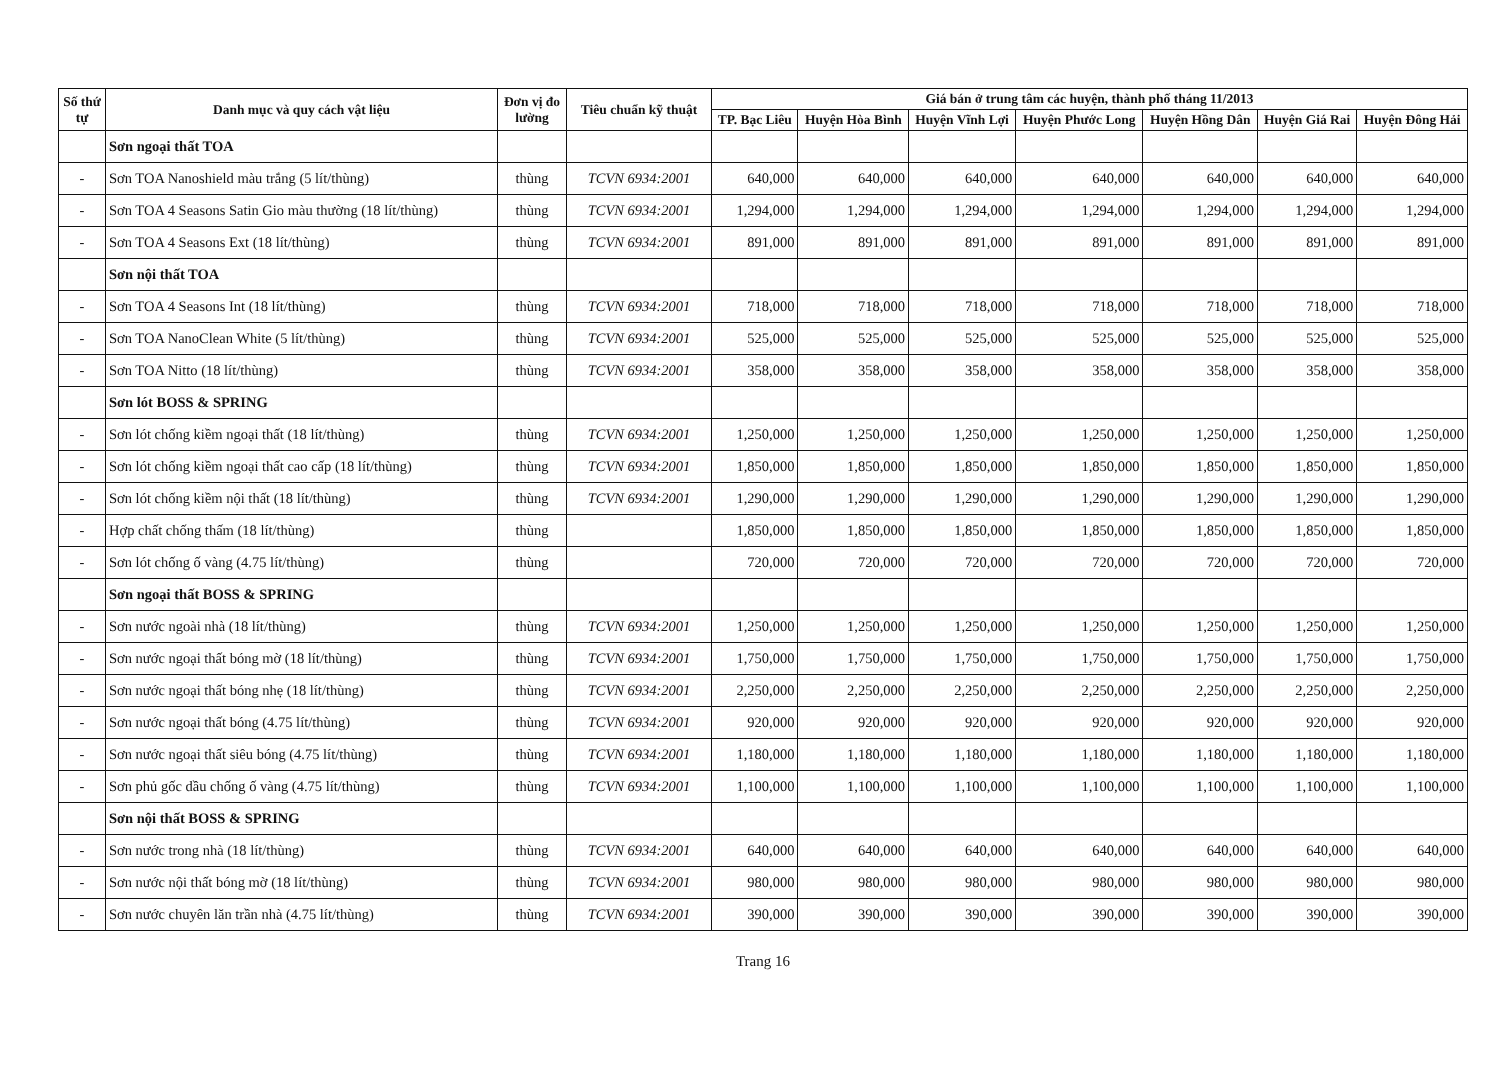| Số thứ tự | Danh mục và quy cách vật liệu | Đơn vị đo lường | Tiêu chuẩn kỹ thuật | Giá bán ở trung tâm các huyện, thành phố tháng 11/2013 | | | | | | |
| --- | --- | --- | --- | --- | --- | --- | --- | --- | --- | --- |
| | | | | TP. Bạc Liêu | Huyện Hòa Bình | Huyện Vĩnh Lợi | Huyện Phước Long | Huyện Hồng Dân | Huyện Giá Rai | Huyện Đông Hải |
| | Sơn ngoại thất TOA | | | | | | | | | |
| - | Sơn TOA Nanoshield màu trắng (5 lít/thùng) | thùng | TCVN 6934:2001 | 640,000 | 640,000 | 640,000 | 640,000 | 640,000 | 640,000 | 640,000 |
| - | Sơn TOA 4 Seasons Satin Gio màu thường (18 lít/thùng) | thùng | TCVN 6934:2001 | 1,294,000 | 1,294,000 | 1,294,000 | 1,294,000 | 1,294,000 | 1,294,000 | 1,294,000 |
| - | Sơn TOA 4 Seasons Ext (18 lít/thùng) | thùng | TCVN 6934:2001 | 891,000 | 891,000 | 891,000 | 891,000 | 891,000 | 891,000 | 891,000 |
| | Sơn nội thất TOA | | | | | | | | | |
| - | Sơn TOA 4 Seasons Int (18 lít/thùng) | thùng | TCVN 6934:2001 | 718,000 | 718,000 | 718,000 | 718,000 | 718,000 | 718,000 | 718,000 |
| - | Sơn TOA NanoClean White (5 lít/thùng) | thùng | TCVN 6934:2001 | 525,000 | 525,000 | 525,000 | 525,000 | 525,000 | 525,000 | 525,000 |
| - | Sơn TOA Nitto (18 lít/thùng) | thùng | TCVN 6934:2001 | 358,000 | 358,000 | 358,000 | 358,000 | 358,000 | 358,000 | 358,000 |
| | Sơn lót BOSS & SPRING | | | | | | | | | |
| - | Sơn lót chống kiềm ngoại thất (18 lít/thùng) | thùng | TCVN 6934:2001 | 1,250,000 | 1,250,000 | 1,250,000 | 1,250,000 | 1,250,000 | 1,250,000 | 1,250,000 |
| - | Sơn lót chống kiềm ngoại thất cao cấp (18 lít/thùng) | thùng | TCVN 6934:2001 | 1,850,000 | 1,850,000 | 1,850,000 | 1,850,000 | 1,850,000 | 1,850,000 | 1,850,000 |
| - | Sơn lót chống kiềm nội thất (18 lít/thùng) | thùng | TCVN 6934:2001 | 1,290,000 | 1,290,000 | 1,290,000 | 1,290,000 | 1,290,000 | 1,290,000 | 1,290,000 |
| - | Hợp chất chống thấm (18 lít/thùng) | thùng | | 1,850,000 | 1,850,000 | 1,850,000 | 1,850,000 | 1,850,000 | 1,850,000 | 1,850,000 |
| - | Sơn lót chống ố vàng (4.75 lít/thùng) | thùng | | 720,000 | 720,000 | 720,000 | 720,000 | 720,000 | 720,000 | 720,000 |
| | Sơn ngoại thất BOSS & SPRING | | | | | | | | | |
| - | Sơn nước ngoài nhà (18 lít/thùng) | thùng | TCVN 6934:2001 | 1,250,000 | 1,250,000 | 1,250,000 | 1,250,000 | 1,250,000 | 1,250,000 | 1,250,000 |
| - | Sơn nước ngoại thất bóng mờ (18 lít/thùng) | thùng | TCVN 6934:2001 | 1,750,000 | 1,750,000 | 1,750,000 | 1,750,000 | 1,750,000 | 1,750,000 | 1,750,000 |
| - | Sơn nước ngoại thất bóng nhẹ (18 lít/thùng) | thùng | TCVN 6934:2001 | 2,250,000 | 2,250,000 | 2,250,000 | 2,250,000 | 2,250,000 | 2,250,000 | 2,250,000 |
| - | Sơn nước ngoại thất bóng (4.75 lít/thùng) | thùng | TCVN 6934:2001 | 920,000 | 920,000 | 920,000 | 920,000 | 920,000 | 920,000 | 920,000 |
| - | Sơn nước ngoại thất siêu bóng (4.75 lít/thùng) | thùng | TCVN 6934:2001 | 1,180,000 | 1,180,000 | 1,180,000 | 1,180,000 | 1,180,000 | 1,180,000 | 1,180,000 |
| - | Sơn phủ gốc dầu chống ố vàng (4.75 lít/thùng) | thùng | TCVN 6934:2001 | 1,100,000 | 1,100,000 | 1,100,000 | 1,100,000 | 1,100,000 | 1,100,000 | 1,100,000 |
| | Sơn nội thất BOSS & SPRING | | | | | | | | | |
| - | Sơn nước trong nhà (18 lít/thùng) | thùng | TCVN 6934:2001 | 640,000 | 640,000 | 640,000 | 640,000 | 640,000 | 640,000 | 640,000 |
| - | Sơn nước nội thất bóng mờ (18 lít/thùng) | thùng | TCVN 6934:2001 | 980,000 | 980,000 | 980,000 | 980,000 | 980,000 | 980,000 | 980,000 |
| - | Sơn nước chuyên lăn trần nhà (4.75 lít/thùng) | thùng | TCVN 6934:2001 | 390,000 | 390,000 | 390,000 | 390,000 | 390,000 | 390,000 | 390,000 |
Trang 16